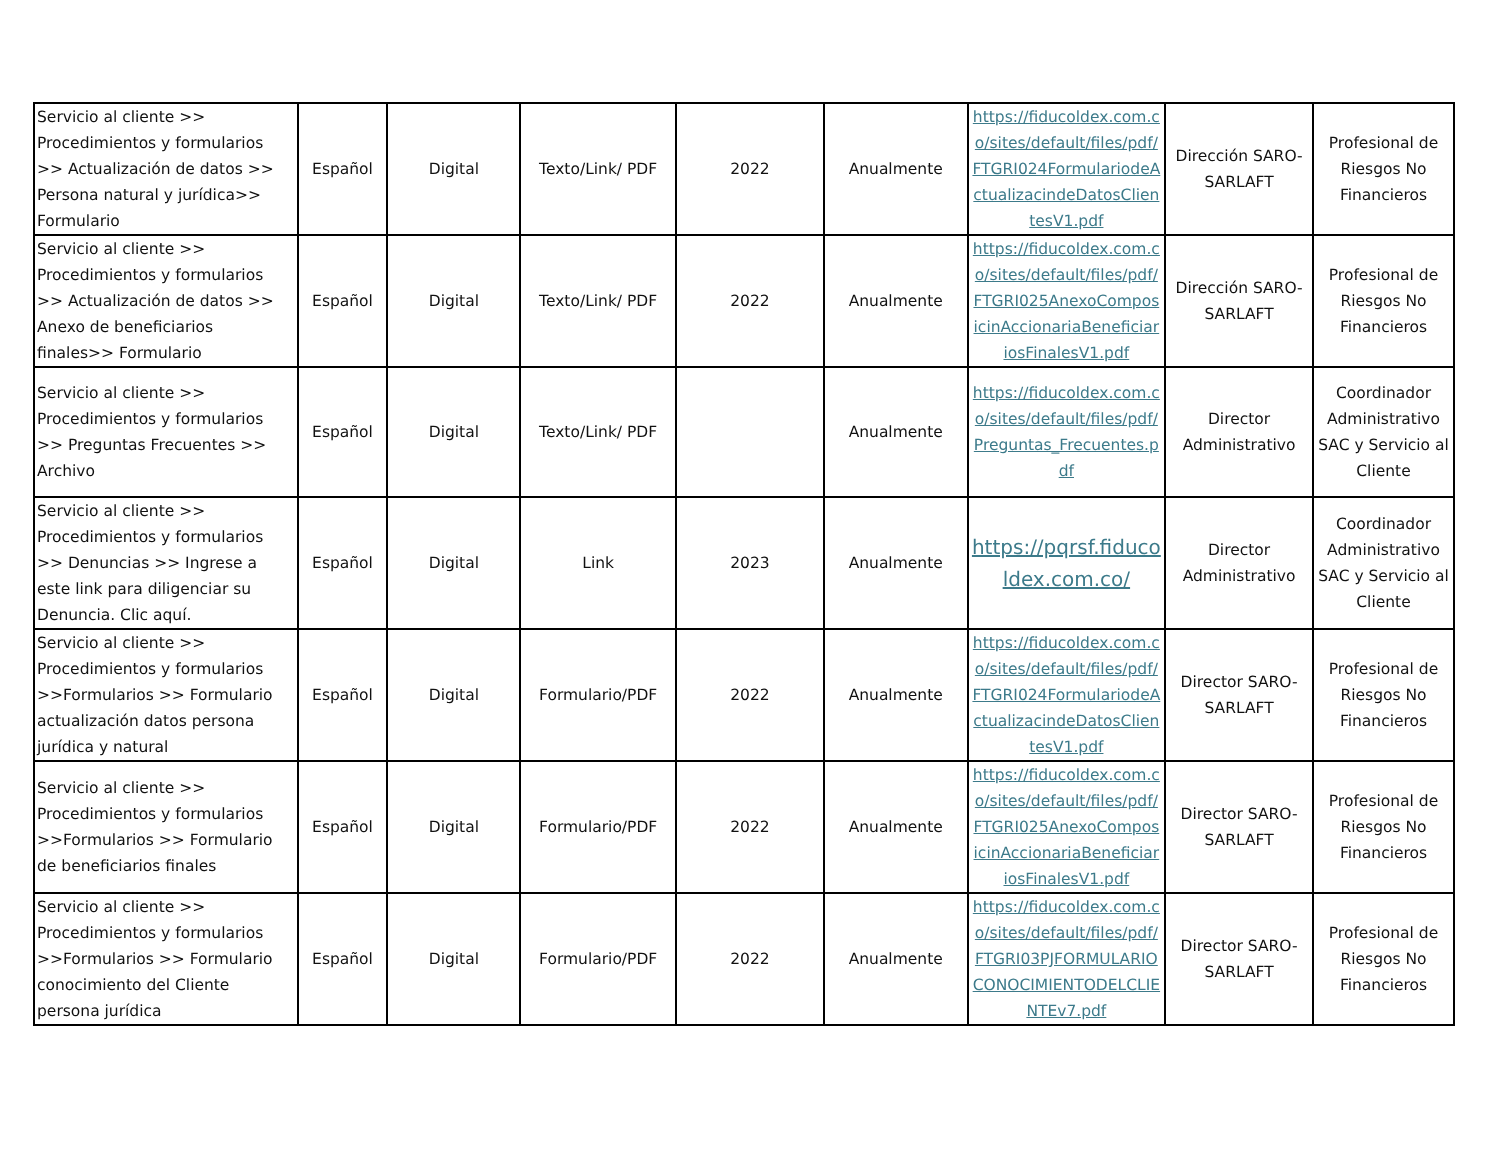| Servicio al cliente >> Procedimientos y formularios >> Actualización de datos >> Persona natural y jurídica>> Formulario | Español | Digital | Texto/Link/ PDF | 2022 | Anualmente | https://fiducoldex.com.co/sites/default/files/pdf/FTGRI024FormulariodeActualizacindeDatosClientesV1.pdf | Dirección SARO-SARLAFT | Profesional de Riesgos No Financieros |
| Servicio al cliente >> Procedimientos y formularios >> Actualización de datos >> Anexo de beneficiarios finales>> Formulario | Español | Digital | Texto/Link/ PDF | 2022 | Anualmente | https://fiducoldex.com.co/sites/default/files/pdf/FTGRI025AnexoComposicinAccionariaBeneficiariosFinalesV1.pdf | Dirección SARO-SARLAFT | Profesional de Riesgos No Financieros |
| Servicio al cliente >> Procedimientos y formularios >> Preguntas Frecuentes >> Archivo | Español | Digital | Texto/Link/ PDF | | Anualmente | https://fiducoldex.com.co/sites/default/files/pdf/Preguntas_Frecuentes.pdf | Director Administrativo | Coordinador Administrativo SAC y Servicio al Cliente |
| Servicio al cliente >> Procedimientos y formularios >> Denuncias >> Ingrese a este link para diligenciar su Denuncia. Clic aquí. | Español | Digital | Link | 2023 | Anualmente | https://pqrsf.fiducoldex.com.co/ | Director Administrativo | Coordinador Administrativo SAC y Servicio al Cliente |
| Servicio al cliente >> Procedimientos y formularios >>Formularios >> Formulario actualización datos persona jurídica y natural | Español | Digital | Formulario/PDF | 2022 | Anualmente | https://fiducoldex.com.co/sites/default/files/pdf/FTGRI024FormulariodeActualizacindeDatosClientesV1.pdf | Director SARO-SARLAFT | Profesional de Riesgos No Financieros |
| Servicio al cliente >> Procedimientos y formularios >>Formularios >> Formulario de beneficiarios finales | Español | Digital | Formulario/PDF | 2022 | Anualmente | https://fiducoldex.com.co/sites/default/files/pdf/FTGRI025AnexoComposicinAccionariaBeneficiariosFinalesV1.pdf | Director SARO-SARLAFT | Profesional de Riesgos No Financieros |
| Servicio al cliente >> Procedimientos y formularios >>Formularios >> Formulario conocimiento del Cliente persona jurídica | Español | Digital | Formulario/PDF | 2022 | Anualmente | https://fiducoldex.com.co/sites/default/files/pdf/FTGRI03PJFORMULARIOCONOCIMIENTODELCLIENTEv7.pdf | Director SARO-SARLAFT | Profesional de Riesgos No Financieros |